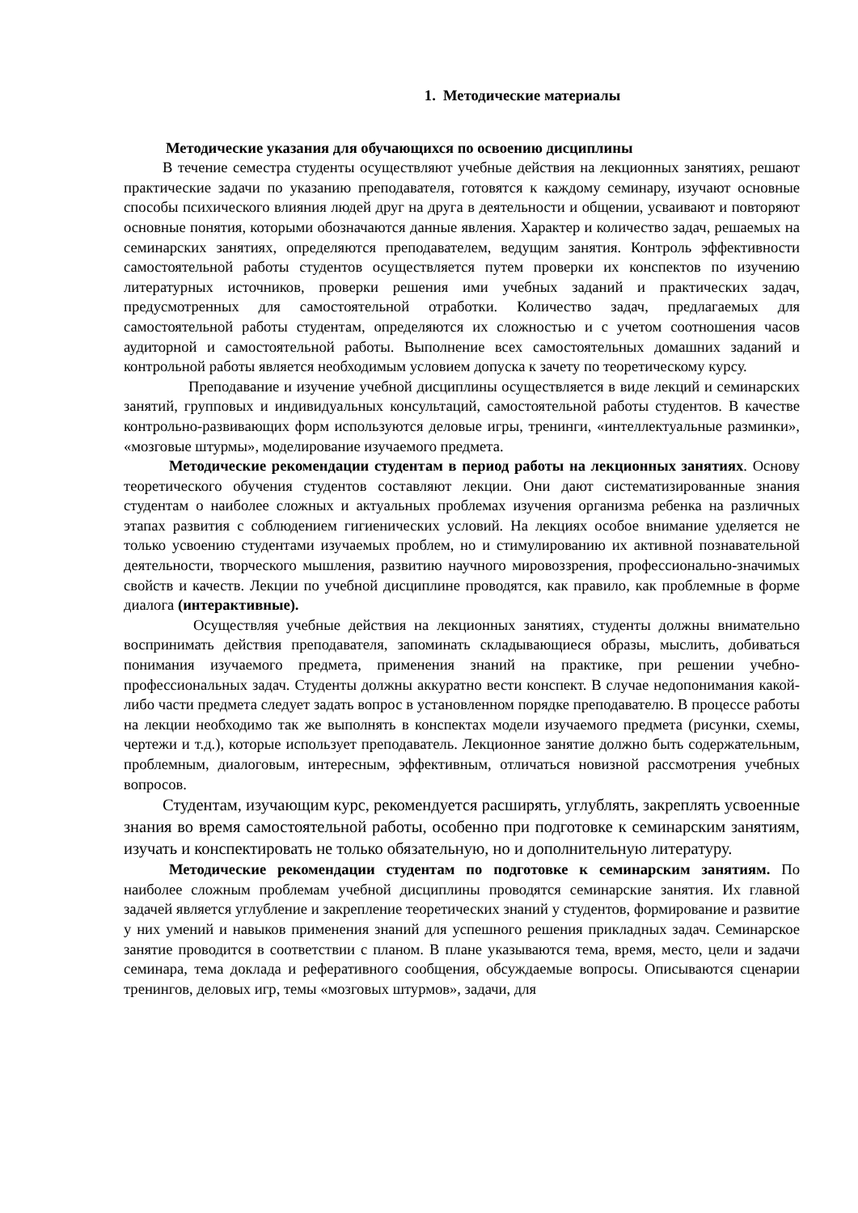1. Методические материалы
Методические указания для обучающихся по освоению дисциплины
В течение семестра студенты осуществляют учебные действия на лекционных занятиях, решают практические задачи по указанию преподавателя, готовятся к каждому семинару, изучают основные способы психического влияния людей друг на друга в деятельности и общении, усваивают и повторяют основные понятия, которыми обозначаются данные явления. Характер и количество задач, решаемых на семинарских занятиях, определяются преподавателем, ведущим занятия. Контроль эффективности самостоятельной работы студентов осуществляется путем проверки их конспектов по изучению литературных источников, проверки решения ими учебных заданий и практических задач, предусмотренных для самостоятельной отработки. Количество задач, предлагаемых для самостоятельной работы студентам, определяются их сложностью и с учетом соотношения часов аудиторной и самостоятельной работы. Выполнение всех самостоятельных домашних заданий и контрольной работы является необходимым условием допуска к зачету по теоретическому курсу.
Преподавание и изучение учебной дисциплины осуществляется в виде лекций и семинарских занятий, групповых и индивидуальных консультаций, самостоятельной работы студентов. В качестве контрольно-развивающих форм используются деловые игры, тренинги, «интеллектуальные разминки», «мозговые штурмы», моделирование изучаемого предмета.
Методические рекомендации студентам в период работы на лекционных занятиях. Основу теоретического обучения студентов составляют лекции. Они дают систематизированные знания студентам о наиболее сложных и актуальных проблемах изучения организма ребенка на различных этапах развития с соблюдением гигиенических условий. На лекциях особое внимание уделяется не только усвоению студентами изучаемых проблем, но и стимулированию их активной познавательной деятельности, творческого мышления, развитию научного мировоззрения, профессионально-значимых свойств и качеств. Лекции по учебной дисциплине проводятся, как правило, как проблемные в форме диалога (интерактивные).
Осуществляя учебные действия на лекционных занятиях, студенты должны внимательно воспринимать действия преподавателя, запоминать складывающиеся образы, мыслить, добиваться понимания изучаемого предмета, применения знаний на практике, при решении учебно-профессиональных задач. Студенты должны аккуратно вести конспект. В случае недопонимания какой-либо части предмета следует задать вопрос в установленном порядке преподавателю. В процессе работы на лекции необходимо так же выполнять в конспектах модели изучаемого предмета (рисунки, схемы, чертежи и т.д.), которые использует преподаватель. Лекционное занятие должно быть содержательным, проблемным, диалоговым, интересным, эффективным, отличаться новизной рассмотрения учебных вопросов.
Студентам, изучающим курс, рекомендуется расширять, углублять, закреплять усвоенные знания во время самостоятельной работы, особенно при подготовке к семинарским занятиям, изучать и конспектировать не только обязательную, но и дополнительную литературу.
Методические рекомендации студентам по подготовке к семинарским занятиям. По наиболее сложным проблемам учебной дисциплины проводятся семинарские занятия. Их главной задачей является углубление и закрепление теоретических знаний у студентов, формирование и развитие у них умений и навыков применения знаний для успешного решения прикладных задач. Семинарское занятие проводится в соответствии с планом. В плане указываются тема, время, место, цели и задачи семинара, тема доклада и реферативного сообщения, обсуждаемые вопросы. Описываются сценарии тренингов, деловых игр, темы «мозговых штурмов», задачи, для